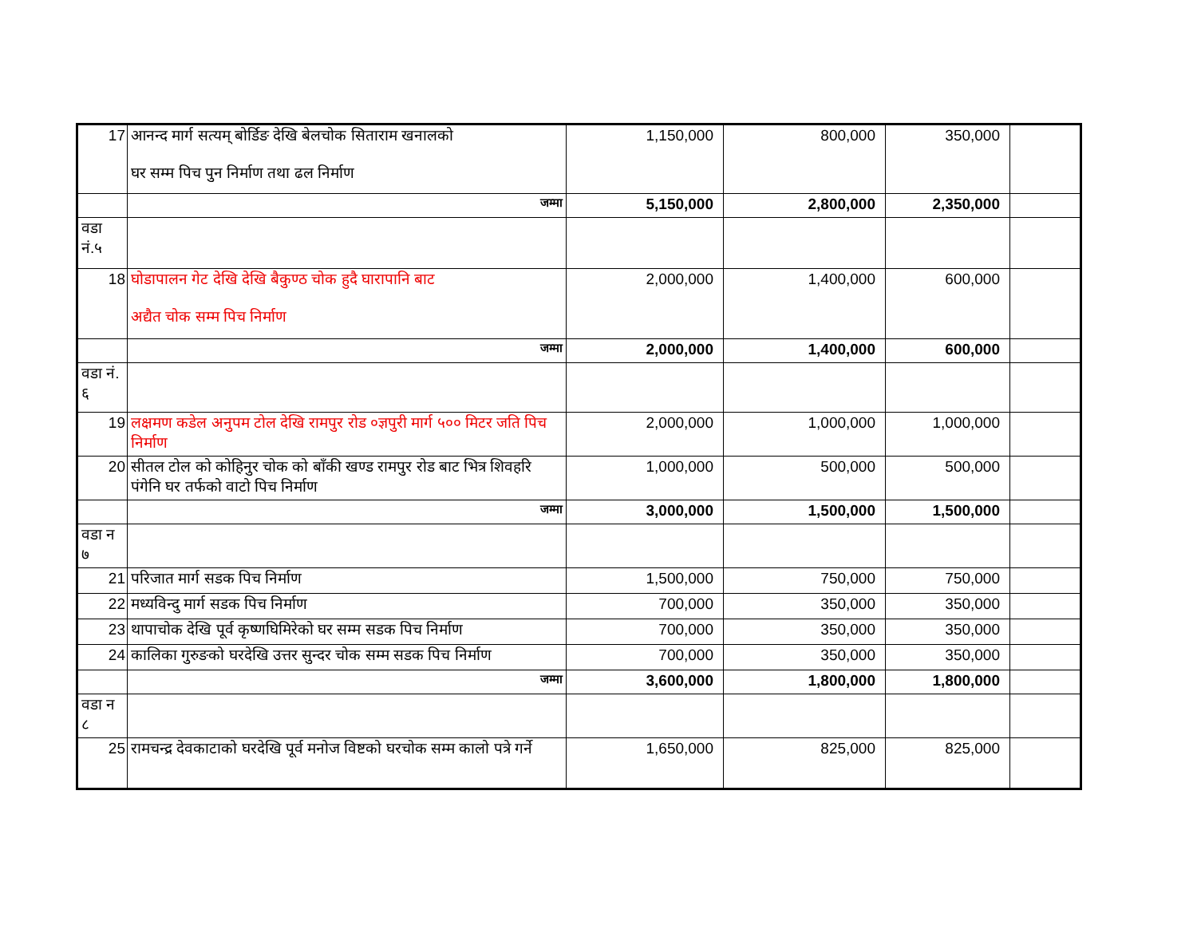| 17 | आनन्द मार्ग सत्यम् बोर्डिङ देखि बेलचोक सिताराम खनालको घर सम्म पिच पुन निर्माण तथा ढल निर्माण | 1,150,000 | 800,000 | 350,000 | |
| | जम्मा | 5,150,000 | 2,800,000 | 2,350,000 | |
| वडा नं.५ | | | | | |
| 18 | घोडापालन गेट देखि देखि बैकुण्ठ चोक हुदै घारापानि बाट अद्यैत चोक सम्म पिच निर्माण | 2,000,000 | 1,400,000 | 600,000 | |
| | जम्मा | 2,000,000 | 1,400,000 | 600,000 | |
| वडा नं. ६ | | | | | |
| 19 | लक्षमण कडेल अनुपम टोल देखि रामपुर रोड ०ज्ञपुरी मार्ग ५०० मिटर जति पिच निर्माण | 2,000,000 | 1,000,000 | 1,000,000 | |
| 20 | सीतल टोल को कोहिनुर चोक को बाँकी खण्ड रामपुर रोड बाट भित्र शिवहरि पंगेनि घर तर्फको वाटो पिच निर्माण | 1,000,000 | 500,000 | 500,000 | |
| | जम्मा | 3,000,000 | 1,500,000 | 1,500,000 | |
| वडा न ७ | | | | | |
| 21 | परिजात मार्ग सडक पिच निर्माण | 1,500,000 | 750,000 | 750,000 | |
| 22 | मध्यविन्दु मार्ग सडक पिच निर्माण | 700,000 | 350,000 | 350,000 | |
| 23 | थापाचोक देखि पूर्व कृष्णघिमिरेको घर सम्म सडक पिच निर्माण | 700,000 | 350,000 | 350,000 | |
| 24 | कालिका गुरुङको घरदेखि उत्तर सुन्दर चोक सम्म सडक पिच निर्माण | 700,000 | 350,000 | 350,000 | |
| | जम्मा | 3,600,000 | 1,800,000 | 1,800,000 | |
| वडा न ८ | | | | | |
| 25 | रामचन्द्र देवकाटाको घरदेखि पूर्व मनोज विष्टको घरचोक सम्म कालो पत्रे गर्ने | 1,650,000 | 825,000 | 825,000 | |